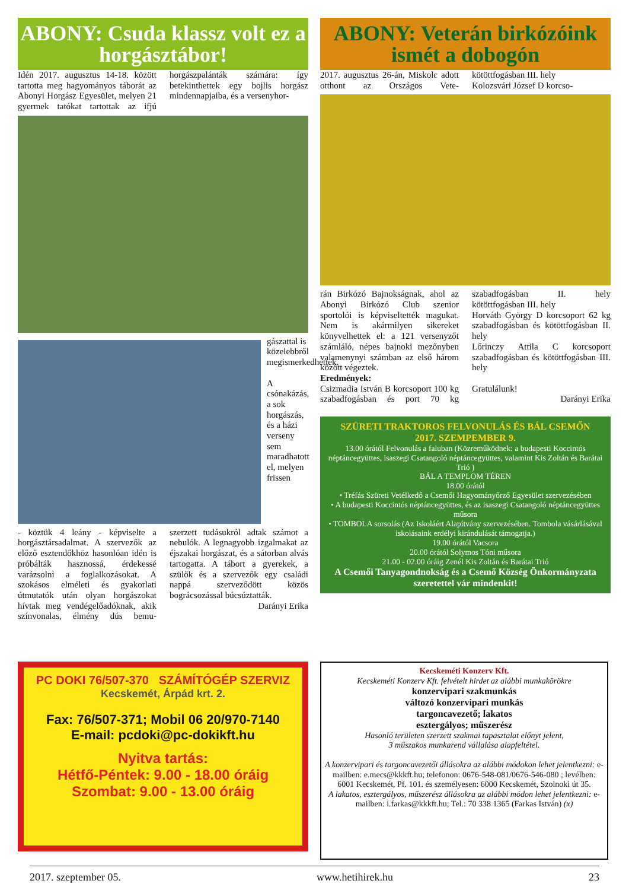ABONY: Csuda klassz volt ez a horgásztábor!
Idén 2017. augusztus 14-18. között tartotta meg hagyományos táborát az Abonyi Horgász Egyesület, melyen 21 gyermek tatókat tartottak az ifjú horgászpalánták számára: így betekinthettek egy bojlis horgász mindennapjaiba, és a versenyhor-
gászattal is közelebbről megismerkedhettek.
A csónakázás, a sok horgászás, és a házi verseny sem maradhatott el, melyen frissen
- köztük 4 leány - képviselte a horgásztársadalmat. A szervezők az előző esztendőkhöz hasonlóan idén is próbálták hasznossá, érdekessé varázsolni a foglalkozásokat. A szokásos elméleti és gyakorlati útmutatók után olyan horgászokat hívtak meg vendégelőadóknak, akik színvonalas, élmény dús bemu-szerzett tudásukról adtak számot a nebulók. A legnagyobb izgalmakat az éjszakai horgászat, és a sátorban alvás tartogatta. A tábort a gyerekek, a szülők és a szervezők egy családi nappá szerveződött közös bográcsozással búcsúztatták.
Darányi Erika
ABONY: Veterán birkózóink ismét a dobogón
2017. augusztus 26-án, Miskolc adott otthont az Országos Vete- kötöttfogásban III. hely
Kolozsvári József D korcso-
rán Birkózó Bajnokságnak, ahol az Abonyi Birkózó Club szenior sportolói is képviseltették magukat. Nem is akármilyen sikereket könyvelhettek el: a 121 versenyzőt számláló, népes bajnoki mezőnyben valamenynyi számban az első három között végeztek.
Eredmények:
Csizmadia István B korcsoport 100 kg szabadfogásban és port 70 kg szabadfogásban II. hely kötöttfogásban III. hely
Horváth György D korcsoport 62 kg szabadfogásban és kötöttfogásban II. hely
Lőrinczy Attila C korcsoport szabadfogásban és kötöttfogásban III. hely
Gratulálunk!
Darányi Erika
SZÜRETI TRAKTOROS FELVONULÁS ÉS BÁL CSEMŐN
2017. SZEMPEMBER 9.
13.00 órától Felvonulás a faluban (Közreműködnek: a budapesti Koccintós néptáncegyüttes, isaszegi Csatangoló néptáncegyüttes, valamint Kis Zoltán és Barátai Trió )
BÁL A TEMPLOM TÉREN
18.00 órától
• Tréfás Szüreti Vetélkedő a Csemői Hagyományőrző Egyesület szervezésében
• A budapesti Koccintós néptáncegyüttes, és az isaszegi Csatangoló néptáncegyüttes műsora
• TOMBOLA sorsolás (Az Iskoláért Alapítvány szervezésében. Tombola vásárlásával iskolásaink erdélyi kirándulását támogatja.)
19.00 órától Vacsora
20.00 órától Solymos Tóni műsora
21.00 - 02.00 óráig Zenél Kis Zoltán és Barátai Trió
A Csemői Tanyagondnokság és a Csemő Község Önkormányzata szeretettel vár mindenkit!
PC DOKI 76/507-370 SZÁMÍTÓGÉP SZERVIZ
Kecskemét, Árpád krt. 2.
Fax: 76/507-371; Mobil 06 20/970-7140
E-mail: pcdoki@pc-dokikft.hu
Nyitva tartás:
Hétfő-Péntek: 9.00 - 18.00 óráig
Szombat: 9.00 - 13.00 óráig
Kecskeméti Konzerv Kft.
Kecskeméti Konzerv Kft. felvételt hirdet az alábbi munkakörökre
konzervipari szakmunkás
változó konzervipari munkás
targoncavezető; lakatos
esztergályos; műszerész
Hasonló területen szerzett szakmai tapasztalat előnyt jelent,
3 műszakos munkarend vállalása alapfeltétel.
A konzervipari és targoncavezetői állásokra az alábbi módokon lehet jelentkezni: e-mailben: e.mecs@kkkft.hu; telefonon: 0676-548-081/0676-546-080 ; levélben: 6001 Kecskemét, Pf. 101. és személyesen: 6000 Kecskemét, Szolnoki út 35.
A lakatos, esztergályos, műszerész állásokra az alábbi módon lehet jelentkezni: e-mailben: i.farkas@kkkft.hu; Tel.: 70 338 1365 (Farkas István) (x)
2017. szeptember 05. www.hetihirek.hu 23